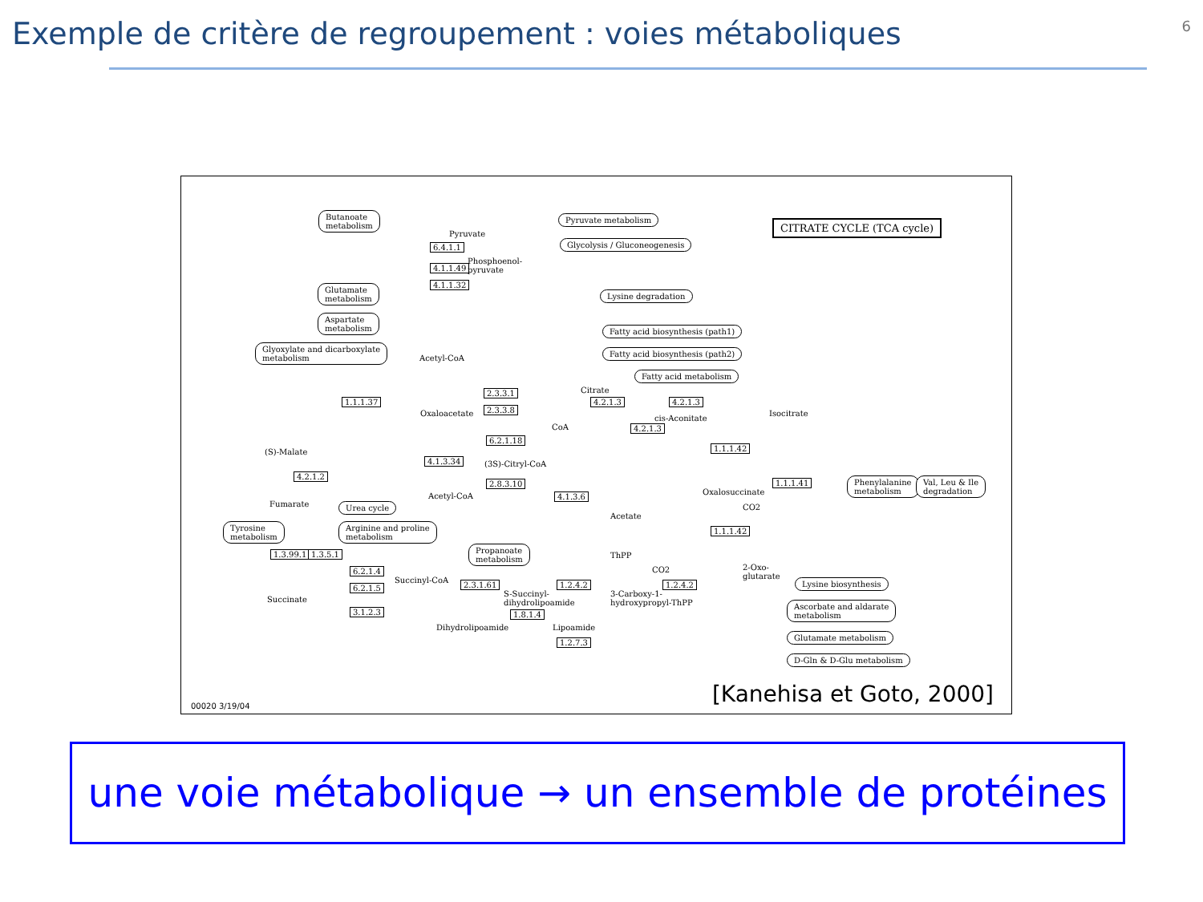Exemple de critère de regroupement : voies métaboliques
6
CITRATE CYCLE (TCA cycle)
Butanoate
metabolism
Pyruvate metabolism
Glycolysis / Gluconeogenesis
Glutamate
metabolism
Aspartate
metabolism
Glyoxylate and dicarboxylate
metabolism
Lysine degradation
Fatty acid biosynthesis (path1)
Fatty acid biosynthesis (path2)
Fatty acid metabolism
Phenylalanine
metabolism
Val, Leu & Ile
degradation
Urea cycle
Arginine and proline
metabolism
Tyrosine
metabolism
Propanoate
metabolism
Lysine biosynthesis
Ascorbate and aldarate
metabolism
Glutamate metabolism
D-Gln & D-Glu metabolism
6.4.1.1
4.1.1.49
4.1.1.32
1.1.1.37
2.3.3.1
2.3.3.8
4.2.1.3 4.2.1.3
4.2.1.3
6.2.1.18
4.1.3.34
2.8.3.10
4.1.3.6
1.1.1.42
1.1.1.41
1.1.1.42
4.2.1.2
1.3.99.1 1.3.5.1
6.2.1.4
6.2.1.5
3.1.2.3
2.3.1.61 1.2.4.2 1.2.4.2
1.8.1.4
1.2.7.3
Pyruvate
Phosphoenol-
pyruvate
Acetyl-CoA
Citrate
Oxaloacetate
CoA
cis-Aconitate
Isocitrate
(S)-Malate
(3S)-Citryl-CoA
Acetyl-CoA
Acetate
Oxalosuccinate
CO2
Fumarate
ThPP
CO2
2-Oxo-
glutarate
Succinyl-CoA
Succinate
S-Succinyl-
dihydrolipoamide
3-Carboxy-1-
hydroxypropyl-ThPP
Dihydrolipoamide Lipoamide
00020 3/19/04 [Kanehisa et Goto, 2000]
une voie métabolique → un ensemble de protéines